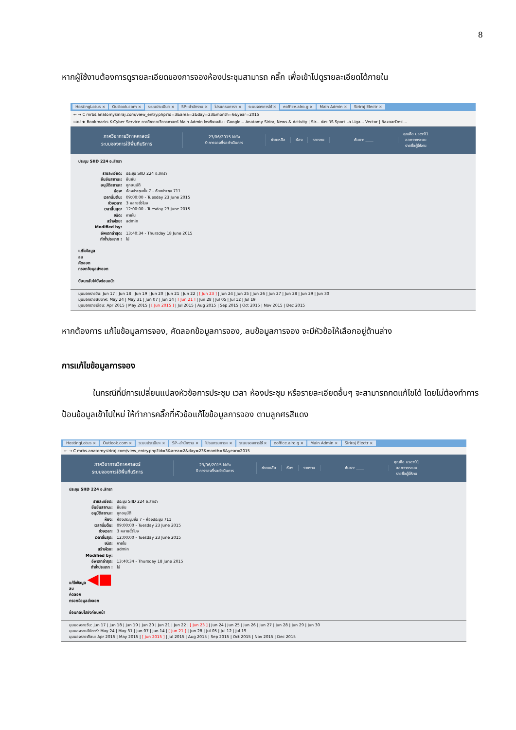8
หากผู้ใช้งานต้องการดูรายละเอียดของการจองห้องประชุมสามารถ คลิ๊ก เพื่อเข้าไปดูรายละเอียดได้ภายใน
HostingLotus × Outlook.com × ระบบประเมินฯ × SP--สำนักงาน × โปรแกรมการฯ × ระบบจองการใช้ × eoffice.alro.g × Main Admin × Siriraj Electr ×
← → C mrbs.anatomysiriraj.com/view_entry.php?id=3&area=2&day=23&month=6&year=2015
แอป ★ Bookmarks K-Cyber Service ภาควิชากายวิภาคศาสตร์ Main Admin ไดรฟ์ของฉัน - Google... Anatomy Siriraj News & Activity | Sir... ช่อง RS Sport La Liga... Vector | BazaarDesi...
ภาควิชากายวิภาคศาสตร์
ระบบจองการใช้พื้นที่บริการ
23/06/2015 ไปยัง
0 การจองที่รอดำเนินการ
ช่วยเหลือ ห้อง รายงาน ค้นหา: ____
คุณคือ user01
ออกจากระบบ
รายชื่อผู้ใช้งาน
ประชุม SIID 224 อ.สิทรา
รายละเอียด: ประชุม SIID 224 อ.สิทรา
ยืนยันสถานะ: ยืนยัน
อนุมัติสถานะ: ถูกอนุมัติ
ห้อง: ห้องประชุมชั้น 7 - ห้องประชุม 711
เวลาเริ่มต้น: 09:00:00 - Tuesday 23 June 2015
ช่วงเวลา: 3 หลายชั่วโมง
เวลาสิ้นสุด: 12:00:00 - Tuesday 23 June 2015
ชนิด: ภายใน
สร้างโดย: admin
Modified by:
อัพเดทล่าสุด: 13:40:34 - Thursday 18 June 2015
ทำซ้ำประเภท : ไม่
แก้ไขข้อมูล
ลบ
คัดลอก
กรอกข้อมูลส่งออก
ย้อนกลับไปยังก่อนหน้า
มุมมองรายวัน: Jun 17 | Jun 18 | Jun 19 | Jun 20 | Jun 21 | Jun 22 | [ Jun 23 ] | Jun 24 | Jun 25 | Jun 26 | Jun 27 | Jun 28 | Jun 29 | Jun 30
มุมมองรายสัปดาห์: May 24 | May 31 | Jun 07 | Jun 14 | [ Jun 21 ] | Jun 28 | Jul 05 | Jul 12 | Jul 19
มุมมองรายเดือน: Apr 2015 | May 2015 | [ Jun 2015 ] | Jul 2015 | Aug 2015 | Sep 2015 | Oct 2015 | Nov 2015 | Dec 2015
หากต้องการ แก้ไขข้อมูลการจอง, คัดลอกข้อมูลการจอง, ลบข้อมูลการจอง จะมีหัวข้อให้เลือกอยู่ด้านล่าง
การแก้ไขข้อมูลการจอง
ในกรณีที่มีการเปลี่ยนแปลงหัวข้อการประชุม เวลา ห้องประชุม หรือรายละเอียดอื่นๆ จะสามารถกดแก้ไขได้ โดยไม่ต้องทำการ ป้อนข้อมูลเข้าไปใหม่ ให้ทำการคลิ๊กที่หัวข้อแก้ไขข้อมูลการจอง ตามลูกศรสีแดง
HostingLotus × Outlook.com × ระบบประเมินฯ × SP--สำนักงาน × โปรแกรมการฯ × ระบบจองการใช้ × eoffice.alro.g × Main Admin × Siriraj Electr ×
← → C mrbs.anatomysiriraj.com/view_entry.php?id=3&area=2&day=23&month=6&year=2015
ภาควิชากายวิภาคศาสตร์
ระบบจองการใช้พื้นที่บริการ
23/06/2015 ไปยัง
0 การจองที่รอดำเนินการ
ช่วยเหลือ ห้อง รายงาน ค้นหา: ____
คุณคือ user01
ออกจากระบบ
รายชื่อผู้ใช้งาน
ประชุม SIID 224 อ.สิทรา
รายละเอียด: ประชุม SIID 224 อ.สิทรา
ยืนยันสถานะ: ยืนยัน
อนุมัติสถานะ: ถูกอนุมัติ
ห้อง: ห้องประชุมชั้น 7 - ห้องประชุม 711
เวลาเริ่มต้น: 09:00:00 - Tuesday 23 June 2015
ช่วงเวลา: 3 หลายชั่วโมง
เวลาสิ้นสุด: 12:00:00 - Tuesday 23 June 2015
ชนิด: ภายใน
สร้างโดย: admin
Modified by:
อัพเดทล่าสุด: 13:40:34 - Thursday 18 June 2015
ทำซ้ำประเภท : ไม่
แก้ไขข้อมูล ◀■
ลบ
คัดลอก
กรอกข้อมูลส่งออก
ย้อนกลับไปยังก่อนหน้า
มุมมองรายวัน: Jun 17 | Jun 18 | Jun 19 | Jun 20 | Jun 21 | Jun 22 | [ Jun 23 ] | Jun 24 | Jun 25 | Jun 26 | Jun 27 | Jun 28 | Jun 29 | Jun 30
มุมมองรายสัปดาห์: May 24 | May 31 | Jun 07 | Jun 14 | [ Jun 21 ] | Jun 28 | Jul 05 | Jul 12 | Jul 19
มุมมองรายเดือน: Apr 2015 | May 2015 | [ Jun 2015 ] | Jul 2015 | Aug 2015 | Sep 2015 | Oct 2015 | Nov 2015 | Dec 2015